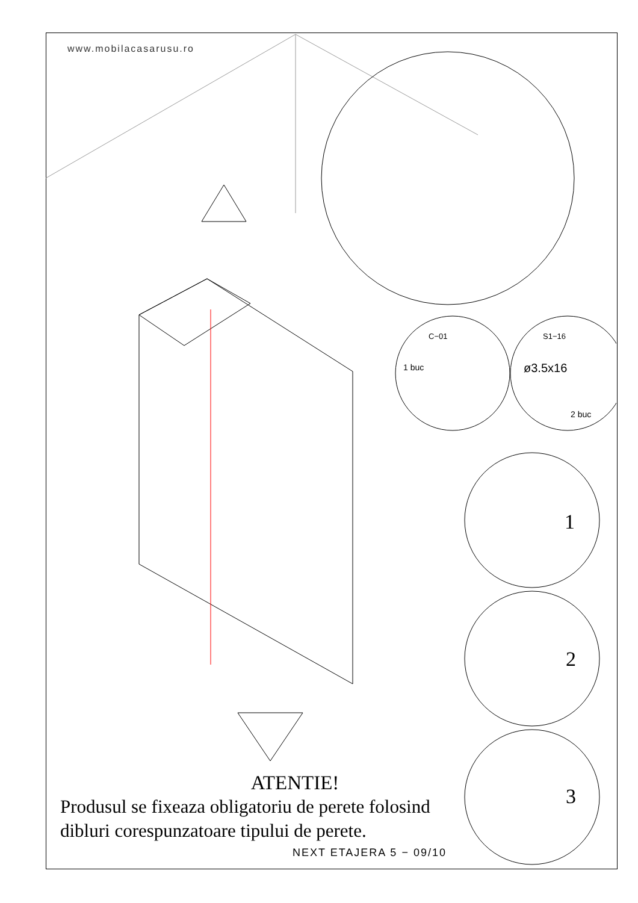www.mobilacasarusu.ro
C−01 S1−16
1 buc ø3.5x16
2 buc
1
2
3
ATENTIE!
Produsul se fixeaza obligatoriu de perete folosind dibluri corespunzatoare tipului de perete.
NEXT ETAJERA 5 − 09/10